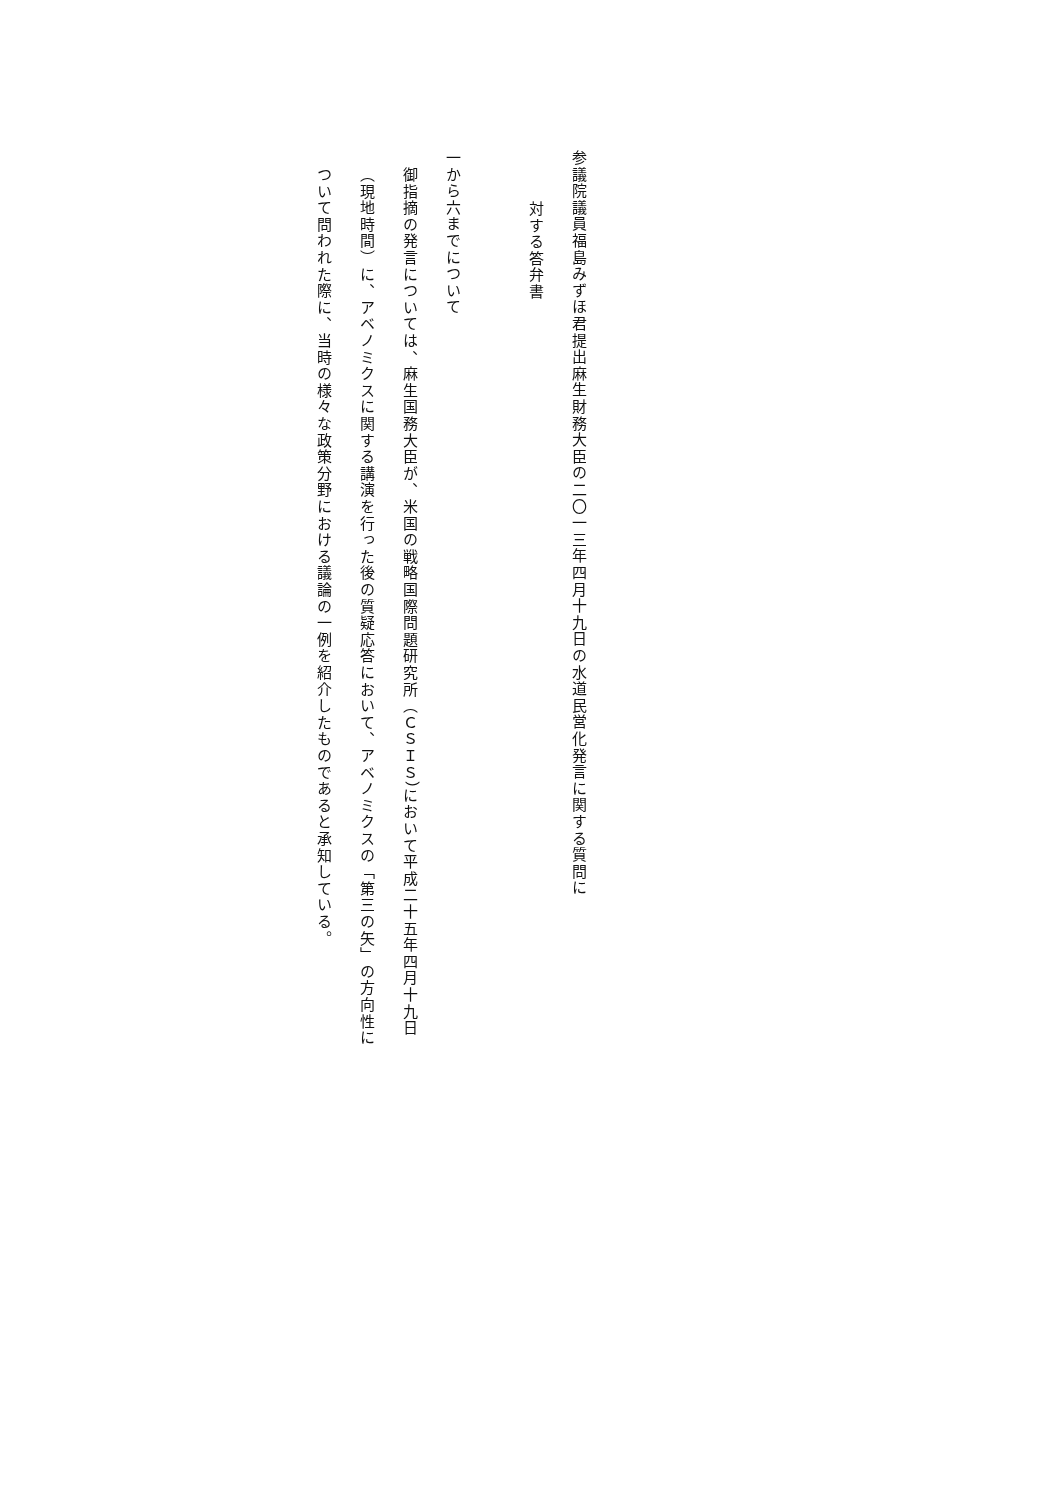参議院議員福島みずほ君提出麻生財務大臣の二〇一三年四月十九日の水道民営化発言に関する質問に
対する答弁書
一から六までについて
御指摘の発言については、麻生国務大臣が、米国の戦略国際問題研究所（ＣＳＩＳ）において平成二十五年四月十九日（現地時間）に、アベノミクスに関する講演を行った後の質疑応答において、アベノミクスの「第三の矢」の方向性について問われた際に、当時の様々な政策分野における議論の一例を紹介したものであると承知している。